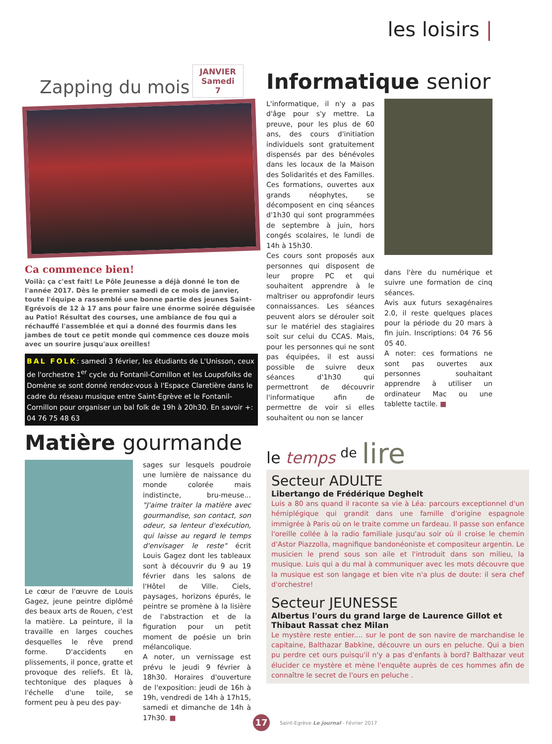les loisirs |
Zapping du mois JANVIER
Samedi
7
Ca commence bien!
Voilà: ça c'est fait! Le Pôle Jeunesse a déjà donné le ton de l'année 2017. Dès le premier samedi de ce mois de janvier, toute l'équipe a rassemblé une bonne partie des jeunes Saint-Egrévois de 12 à 17 ans pour faire une énorme soirée déguisée au Patio! Résultat des courses, une ambiance de fou qui a réchauffé l'assemblée et qui a donné des fourmis dans les jambes de tout ce petit monde qui commence ces douze mois avec un sourire jusqu'aux oreilles!
BAL FOLK: samedi 3 février, les étudiants de L'Unisson, ceux de l'orchestre 1<sup>er</sup> cycle du Fontanil-Cornillon et les Loupsfolks de Domène se sont donné rendez-vous à l'Espace Claretière dans le cadre du réseau musique entre Saint-Egrève et le Fontanil-Cornillon pour organiser un bal folk de 19h à 20h30. En savoir +: 04 76 75 48 63
Matière gourmande
Le cœur de l'œuvre de Louis Gagez, jeune peintre diplômé des beaux arts de Rouen, c'est la matière. La peinture, il la travaille en larges couches desquelles le rêve prend forme. D'accidents en plissements, il ponce, gratte et provoque des reliefs. Et là, techtonique des plaques à l'échelle d'une toile, se forment peu à peu des pay-
sages sur lesquels poudroie une lumière de naissance du monde colorée mais indistincte, bru-meuse... "J'aime traiter la matière avec gourmandise, son contact, son odeur, sa lenteur d'exécution, qui laisse au regard le temps d'envisager le reste" écrit Louis Gagez dont les tableaux sont à découvrir du 9 au 19 février dans les salons de l'Hôtel de Ville. Ciels, paysages, horizons épurés, le peintre se promène à la lisière de l'abstraction et de la figuration pour un petit moment de poésie un brin mélancolique.
A noter, un vernissage est prévu le jeudi 9 février à 18h30. Horaires d'ouverture de l'exposition: jeudi de 16h à 19h, vendredi de 14h à 17h15, samedi et dimanche de 14h à 17h30. ■
Informatique senior
L'informatique, il n'y a pas d'âge pour s'y mettre. La preuve, pour les plus de 60 ans, des cours d'initiation individuels sont gratuitement dispensés par des bénévoles dans les locaux de la Maison des Solidarités et des Familles. Ces formations, ouvertes aux grands néophytes, se décomposent en cinq séances d'1h30 qui sont programmées de septembre à juin, hors congés scolaires, le lundi de 14h à 15h30.
Ces cours sont proposés aux personnes qui disposent de leur propre PC et qui souhaitent apprendre à le maîtriser ou approfondir leurs connaissances. Les séances peuvent alors se dérouler soit sur le matériel des stagiaires soit sur celui du CCAS. Mais, pour les personnes qui ne sont pas équipées, il est aussi possible de suivre deux séances d'1h30 qui permettront de découvrir l'informatique afin de permettre de voir si elles souhaitent ou non se lancer
dans l'ère du numérique et suivre une formation de cinq séances.
Avis aux futurs sexagénaires 2.0, il reste quelques places pour la période du 20 mars à fin juin. Inscriptions: 04 76 56 05 40.
A noter: ces formations ne sont pas ouvertes aux personnes souhaitant apprendre à utiliser un ordinateur Mac ou une tablette tactile. ■
le temps <sup>de</sup> lire
Secteur ADULTE
Libertango de Frédérique Deghelt
Luis a 80 ans quand il raconte sa vie à Léa: parcours exceptionnel d'un hémiplégique qui grandit dans une famille d'origine espagnole immigrée à Paris où on le traite comme un fardeau. Il passe son enfance l'oreille collée à la radio familiale jusqu'au soir où il croise le chemin d'Astor Piazzolla, magnifique bandonéoniste et compositeur argentin. Le musicien le prend sous son aile et l'introduit dans son milieu, la musique. Luis qui a du mal à communiquer avec les mots découvre que la musique est son langage et bien vite n'a plus de doute: il sera chef d'orchestre!
Secteur JEUNESSE
Albertus l'ours du grand large de Laurence Gillot et Thibaut Rassat chez Milan
Le mystère reste entier.... sur le pont de son navire de marchandise le capitaine, Balthazar Babkine, découvre un ours en peluche. Qui a bien pu perdre cet ours puisqu'il n'y a pas d'enfants à bord? Balthazar veut élucider ce mystère et mène l'enquête auprès de ces hommes afin de connaître le secret de l'ours en peluche .
17 Saint-Egrève Le journal - Février 2017